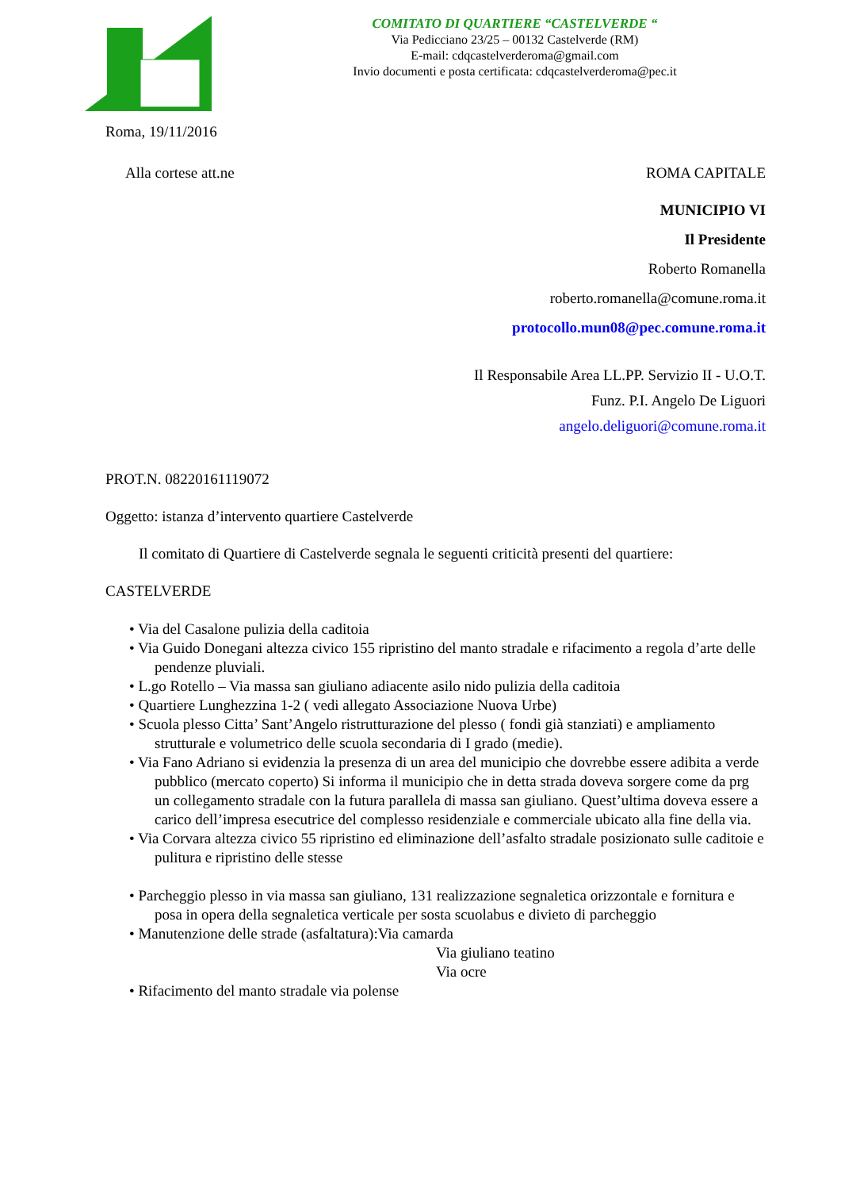COMITATO DI QUARTIERE “CASTELVERDE “
Via Pedicciano 23/25 – 00132 Castelverde (RM)
E-mail: cdqcastelverderoma@gmail.com
Invio documenti e posta certificata: cdqcastelverderoma@pec.it
Roma, 19/11/2016
Alla cortese att.ne ROMA CAPITALE
MUNICIPIO VI
Il Presidente
Roberto Romanella
roberto.romanella@comune.roma.it
protocollo.mun08@pec.comune.roma.it
Il Responsabile Area LL.PP. Servizio II - U.O.T.
Funz. P.I. Angelo De Liguori
angelo.deliguori@comune.roma.it
PROT.N. 08220161119072
Oggetto: istanza d’intervento quartiere Castelverde
Il comitato di Quartiere di Castelverde segnala le seguenti criticità presenti del quartiere:
CASTELVERDE
• Via del Casalone pulizia della caditoia
• Via Guido Donegani altezza civico 155 ripristino del manto stradale e rifacimento a regola d’arte delle pendenze pluviali.
• L.go Rotello – Via massa san giuliano adiacente asilo nido pulizia della caditoia
• Quartiere Lunghezzina 1-2 ( vedi allegato Associazione Nuova Urbe)
• Scuola plesso Citta’ Sant’Angelo ristrutturazione del plesso ( fondi già stanziati) e ampliamento strutturale e volumetrico delle scuola secondaria di I grado (medie).
• Via Fano Adriano si evidenzia la presenza di un area del municipio che dovrebbe essere adibita a verde pubblico (mercato coperto) Si informa il municipio che in detta strada doveva sorgere come da prg un collegamento stradale con la futura parallela di massa san giuliano. Quest’ultima doveva essere a carico dell’impresa esecutrice del complesso residenziale e commerciale ubicato alla fine della via.
• Via Corvara altezza civico 55 ripristino ed eliminazione dell’asfalto stradale posizionato sulle caditoie e pulitura e ripristino delle stesse
• Parcheggio plesso in via massa san giuliano, 131 realizzazione segnaletica orizzontale e fornitura e posa in opera della segnaletica verticale per sosta scuolabus e divieto di parcheggio
• Manutenzione delle strade (asfaltatura):Via camarda
Via giuliano teatino
Via ocre
• Rifacimento del manto stradale via polense